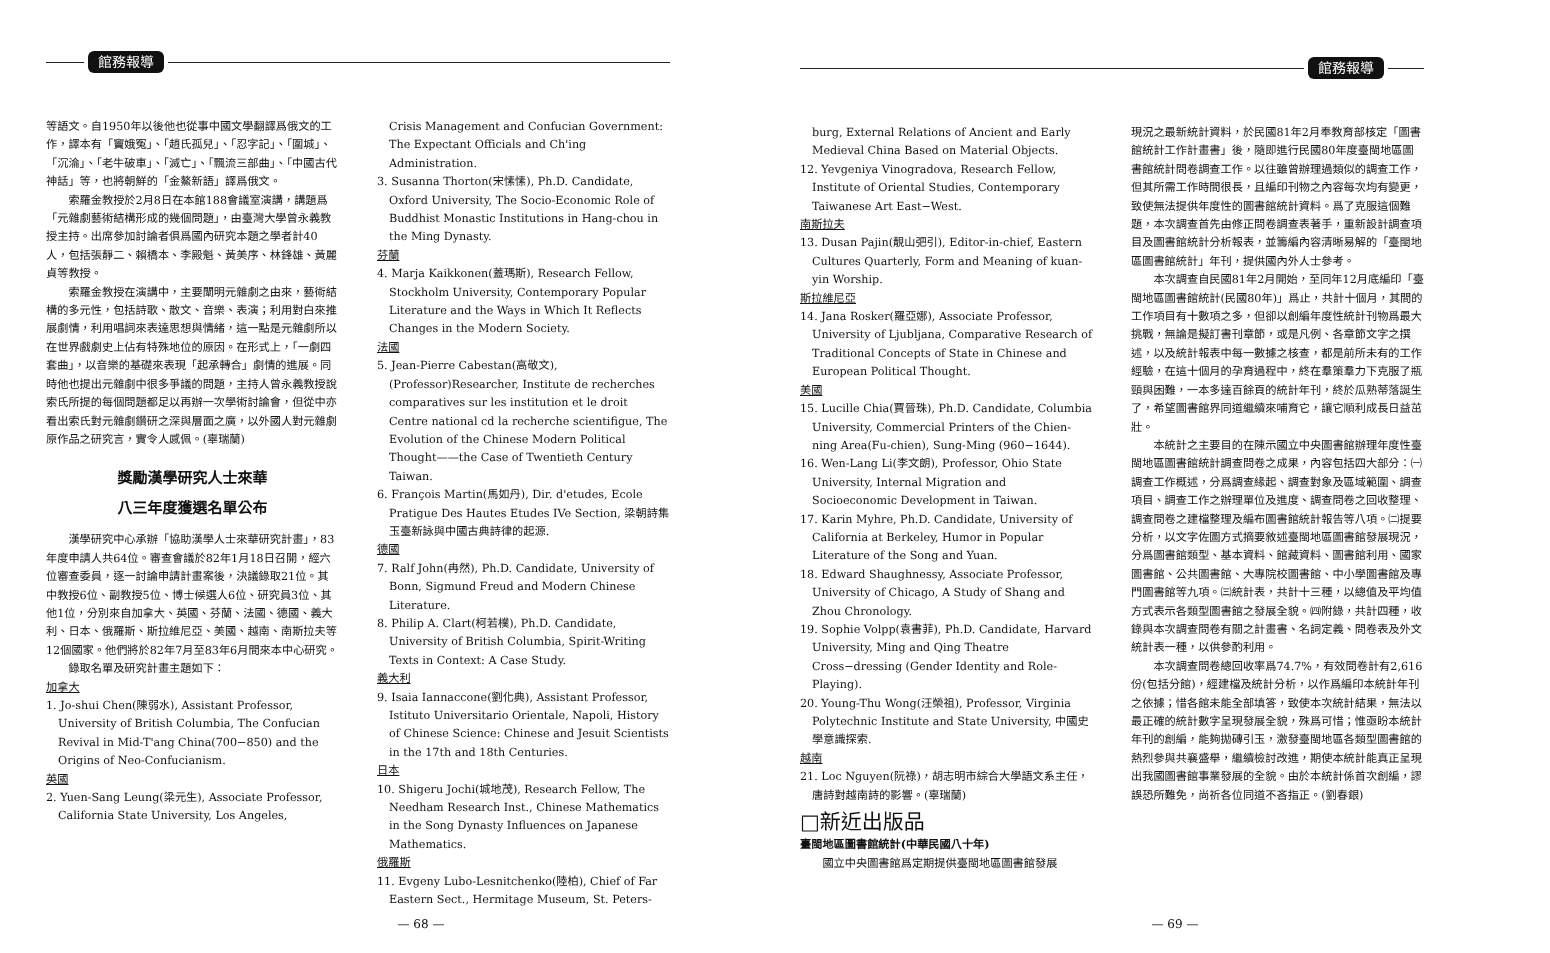館務報導
等語文。自1950年以後他也從事中國文學翻譯爲俄文的工作，譯本有「竇娥冤」、「趙氏孤兒」、「忍字記」、「圍城」、「沉淪」、「老牛破車」、「滅亡」、「飄流三部曲」、「中國古代神話」等，也將朝鮮的「金鰲新語」譯爲俄文。
索羅金教授於2月8日在本館188會議室演講，講題爲「元雜劇藝術結構形成的幾個問題」，由臺灣大學曾永義教授主持。出席參加討論者俱爲國內研究本題之學者計40人，包括張靜二、賴橋本、李殿魁、黃美序、林鋒雄、黃麗貞等教授。
索羅金教授在演講中，主要闡明元雜劇之由來，藝術結構的多元性，包括詩歌、散文、音樂、表演；利用對白來推展劇情，利用唱詞來表達思想與情緒，這一點是元雜劇所以在世界戲劇史上佔有特殊地位的原因。在形式上，「一劇四套曲」，以音樂的基礎來表現「起承轉合」劇情的進展。同時他也提出元雜劇中很多爭議的問題，主持人曾永義教授說索氏所提的每個問題都足以再辦一次學術討論會，但從中亦看出索氏對元雜劇鑽研之深與層面之廣，以外國人對元雜劇原作品之研究言，實令人感佩。(辜瑞蘭)
獎勵漢學研究人士來華
八三年度獲選名單公布
漢學研究中心承辦「協助漢學人士來華研究計畫」，83年度申請人共64位。審查會議於82年1月18日召開，經六位審查委員，逐一討論申請計畫案後，決議錄取21位。其中教授6位、副教授5位、博士候選人6位、研究員3位、其他1位，分別來自加拿大、英國、芬蘭、法國、德國、義大利、日本、俄羅斯、斯拉維尼亞、美國、越南、南斯拉夫等12個國家。他們將於82年7月至83年6月間來本中心研究。
錄取名單及研究計畫主題如下：
加拿大
1. Jo-shui Chen(陳弱水), Assistant Professor, University of British Columbia, The Confucian Revival in Mid-T'ang China(700−850) and the Origins of Neo-Confucianism.
英國
2. Yuen-Sang Leung(梁元生), Associate Professor, California State University, Los Angeles,
Crisis Management and Confucian Government: The Expectant Officials and Ch'ing Administration.
3. Susanna Thorton(宋愫愫), Ph.D. Candidate, Oxford University, The Socio-Economic Role of Buddhist Monastic Institutions in Hang-chou in the Ming Dynasty.
芬蘭
4. Marja Kaikkonen(蓋瑪斯), Research Fellow, Stockholm University, Contemporary Popular Literature and the Ways in Which It Reflects Changes in the Modern Society.
法國
5. Jean-Pierre Cabestan(高敬文), (Professor)Researcher, Institute de recherches comparatives sur les institution et le droit Centre national cd la recherche scientifigue, The Evolution of the Chinese Modern Political Thought——the Case of Twentieth Century Taiwan.
6. François Martin(馬如丹), Dir. d'etudes, Ecole Pratigue Des Hautes Etudes IVe Section, 梁朝詩集玉臺新詠與中國古典詩律的起源.
德國
7. Ralf John(冉然), Ph.D. Candidate, University of Bonn, Sigmund Freud and Modern Chinese Literature.
8. Philip A. Clart(柯若樸), Ph.D. Candidate, University of British Columbia, Spirit-Writing Texts in Context: A Case Study.
義大利
9. Isaia Iannaccone(劉化典), Assistant Professor, Istituto Universitario Orientale, Napoli, History of Chinese Science: Chinese and Jesuit Scientists in the 17th and 18th Centuries.
日本
10. Shigeru Jochi(城地茂), Research Fellow, The Needham Research Inst., Chinese Mathematics in the Song Dynasty Influences on Japanese Mathematics.
俄羅斯
11. Evgeny Lubo-Lesnitchenko(陸柏), Chief of Far Eastern Sect., Hermitage Museum, St. Peters-
— 68 —
館務報導
burg, External Relations of Ancient and Early Medieval China Based on Material Objects.
12. Yevgeniya Vinogradova, Research Fellow, Institute of Oriental Studies, Contemporary Taiwanese Art East−West.
南斯拉夫
13. Dusan Pajin(靚山弝引), Editor-in-chief, Eastern Cultures Quarterly, Form and Meaning of kuan-yin Worship.
斯拉維尼亞
14. Jana Rosker(羅亞娜), Associate Professor, University of Ljubljana, Comparative Research of Traditional Concepts of State in Chinese and European Political Thought.
美國
15. Lucille Chia(賈晉珠), Ph.D. Candidate, Columbia University, Commercial Printers of the Chien-ning Area(Fu-chien), Sung-Ming (960−1644).
16. Wen-Lang Li(李文朗), Professor, Ohio State University, Internal Migration and Socioeconomic Development in Taiwan.
17. Karin Myhre, Ph.D. Candidate, University of California at Berkeley, Humor in Popular Literature of the Song and Yuan.
18. Edward Shaughnessy, Associate Professor, University of Chicago, A Study of Shang and Zhou Chronology.
19. Sophie Volpp(袁書菲), Ph.D. Candidate, Harvard University, Ming and Qing Theatre Cross−dressing (Gender Identity and Role-Playing).
20. Young-Thu Wong(汪榮祖), Professor, Virginia Polytechnic Institute and State University, 中國史學意識探索.
越南
21. Loc Nguyen(阮祿)，胡志明市綜合大學語文系主任，唐詩對越南詩的影響。(辜瑞蘭)
□新近出版品
臺閩地區圖書館統計(中華民國八十年)
國立中央圖書館爲定期提供臺閩地區圖書館發展
現況之最新統計資料，於民國81年2月奉教育部核定「圖書館統計工作計畫書」後，隨即進行民國80年度臺閩地區圖書館統計問卷調查工作。以往雖曾辦理過類似的調查工作，但其所需工作時間很長，且編印刊物之內容每次均有變更，致使無法提供年度性的圖書館統計資料。爲了克服這個難題，本次調查首先由修正問卷調查表著手，重新設計調查項目及圖書館統計分析報表，並籌編內容清晰易解的「臺閩地區圖書館統計」年刊，提供國內外人士參考。
本次調查自民國81年2月開始，至同年12月底編印「臺閩地區圖書館統計(民國80年)」爲止，共計十個月，其間的工作項目有十數項之多，但卻以創編年度性統計刊物爲最大挑戰，無論是擬訂書刊章節，或是凡例、各章節文字之撰述，以及統計報表中每一數據之核查，都是前所未有的工作經驗，在這十個月的孕育過程中，終在羣策羣力下克服了瓶頸與困難，一本多達百餘頁的統計年刊，終於瓜熟蒂落誕生了，希望圖書館界同道繼續來哺育它，讓它順利成長日益茁壯。
本統計之主要目的在陳示國立中央圖書館辦理年度性臺閩地區圖書館統計調查問卷之成果，內容包括四大部分：㈠調查工作概述，分爲調查緣起、調查對象及區域範圍、調查項目、調查工作之辦理單位及進度、調查問卷之回收整理、調查問卷之建檔整理及編布圖書館統計報告等八項。㈡提要分析，以文字佐圖方式摘要敘述臺閩地區圖書館發展現況，分爲圖書館類型、基本資料、館藏資料、圖書館利用、國家圖書館、公共圖書館、大專院校圖書館、中小學圖書館及專門圖書館等九項。㈢統計表，共計十三種，以總值及平均值方式表示各類型圖書館之發展全貌。㈣附錄，共計四種，收錄與本次調查問卷有關之計畫書、名詞定義、問卷表及外文統計表一種，以供參酌利用。
本次調查問卷總回收率爲74.7%，有效問卷計有2,616份(包括分館)，經建檔及統計分析，以作爲編印本統計年刊之依據；惜各館未能全部填答，致使本次統計結果，無法以最正確的統計數字呈現發展全貌，殊爲可惜；惟亟盼本統計年刊的創編，能夠拋磚引玉，激發臺閩地區各類型圖書館的熱烈參與共襄盛舉，繼續檢討改進，期使本統計能真正呈現出我國圖書館事業發展的全貌。由於本統計係首次創編，謬誤恐所難免，尚祈各位同道不吝指正。(劉春銀)
— 69 —